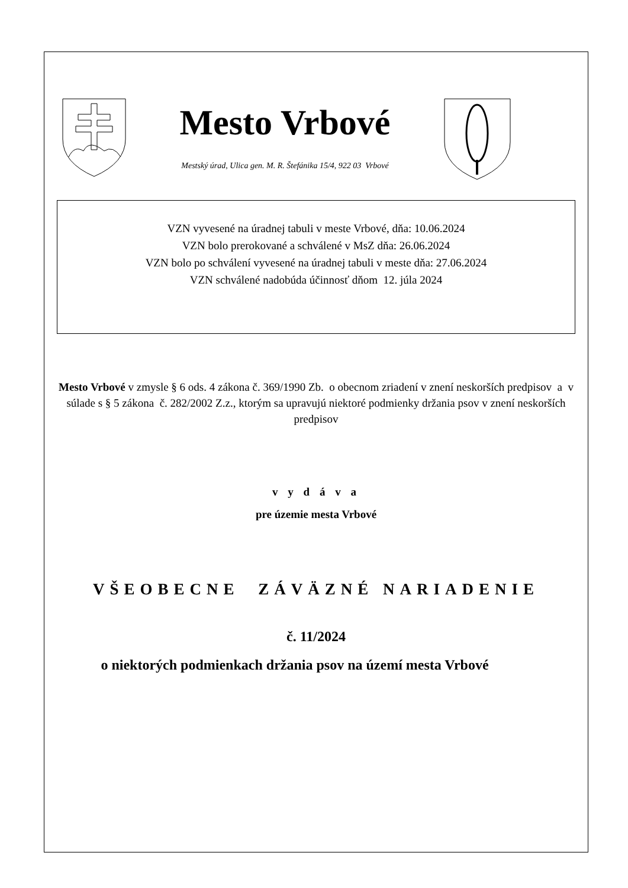Mesto Vrbové
Mestský úrad, Ulica gen. M. R. Štefánika 15/4, 922 03 Vrbové
VZN vyvesené na úradnej tabuli v meste Vrbové, dňa: 10.06.2024
VZN bolo prerokované a schválené v MsZ dňa: 26.06.2024
VZN bolo po schválení vyvesené na úradnej tabuli v meste dňa: 27.06.2024
VZN schválené nadobúda účinnosť dňom 12. júla 2024
Mesto Vrbové v zmysle § 6 ods. 4 zákona č. 369/1990 Zb. o obecnom zriadení v znení neskorších predpisov a v súlade s § 5 zákona č. 282/2002 Z.z., ktorým sa upravujú niektoré podmienky držania psov v znení neskorších predpisov
v y d á v a
pre územie mesta Vrbové
VŠEOBECNE ZÁVÄZNÉ NARIADENIE
č. 11/2024
o niektorých podmienkach držania psov na území mesta Vrbové